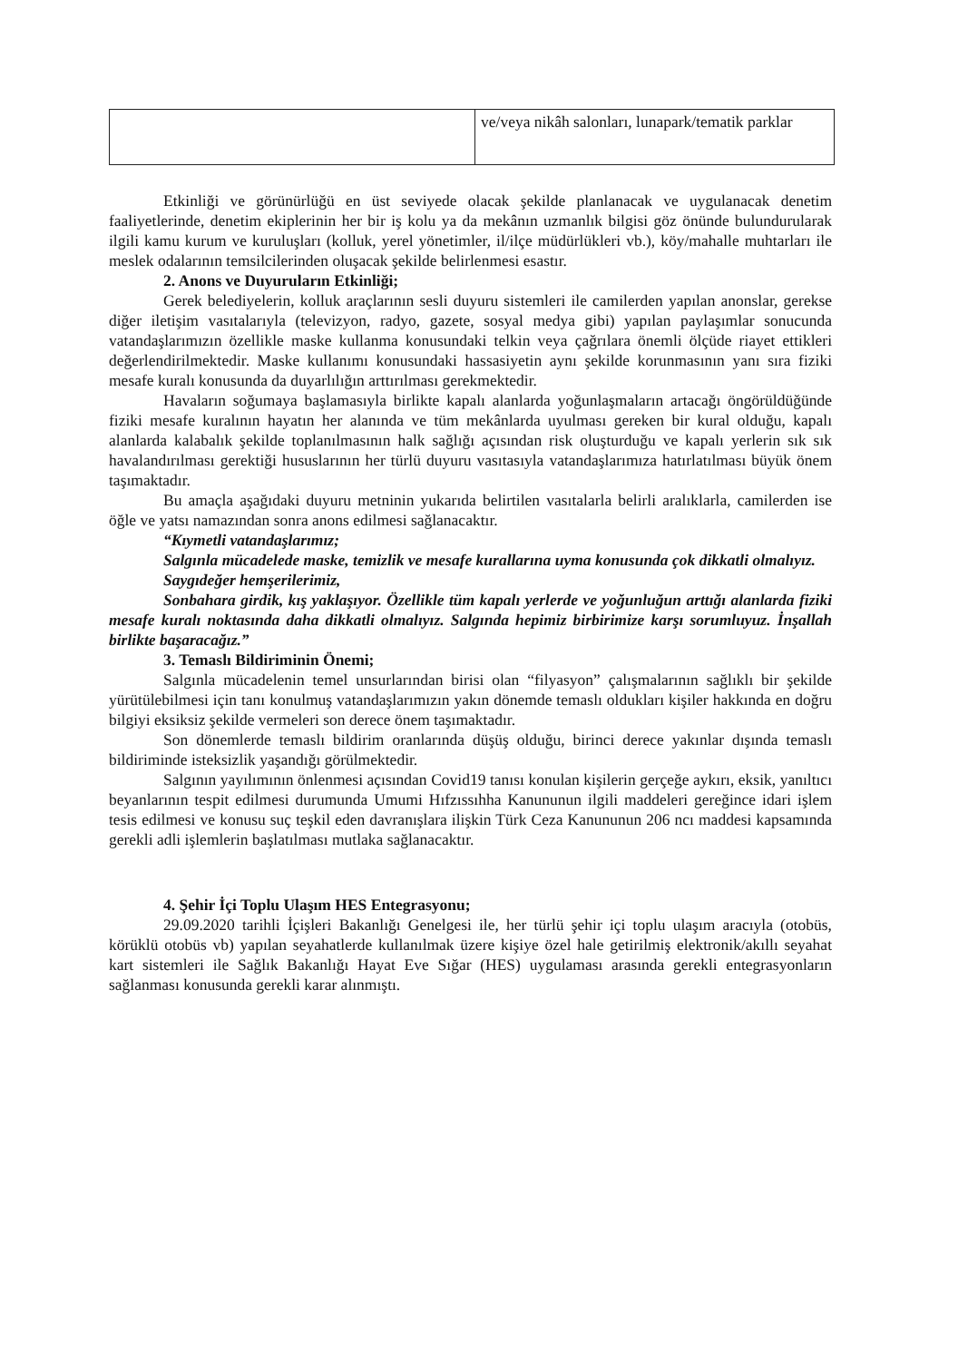| | ve/veya nikâh salonları, lunapark/tematik parklar |
Etkinliği ve görünürlüğü en üst seviyede olacak şekilde planlanacak ve uygulanacak denetim faaliyetlerinde, denetim ekiplerinin her bir iş kolu ya da mekânın uzmanlık bilgisi göz önünde bulundurularak ilgili kamu kurum ve kuruluşları (kolluk, yerel yönetimler, il/ilçe müdürlükleri vb.), köy/mahalle muhtarları ile meslek odalarının temsilcilerinden oluşacak şekilde belirlenmesi esastır.
2. Anons ve Duyuruların Etkinliği;
Gerek belediyelerin, kolluk araçlarının sesli duyuru sistemleri ile camilerden yapılan anonslar, gerekse diğer iletişim vasıtalarıyla (televizyon, radyo, gazete, sosyal medya gibi) yapılan paylaşımlar sonucunda vatandaşlarımızın özellikle maske kullanma konusundaki telkin veya çağrılara önemli ölçüde riayet ettikleri değerlendirilmektedir. Maske kullanımı konusundaki hassasiyetin aynı şekilde korunmasının yanı sıra fiziki mesafe kuralı konusunda da duyarlılığın arttırılması gerekmektedir.
Havaların soğumaya başlamasıyla birlikte kapalı alanlarda yoğunlaşmaların artacağı öngörüldüğünde fiziki mesafe kuralının hayatın her alanında ve tüm mekânlarda uyulması gereken bir kural olduğu, kapalı alanlarda kalabalık şekilde toplanılmasının halk sağlığı açısından risk oluşturduğu ve kapalı yerlerin sık sık havalandırılması gerektiği hususlarının her türlü duyuru vasıtasıyla vatandaşlarımıza hatırlatılması büyük önem taşımaktadır.
Bu amaçla aşağıdaki duyuru metninin yukarıda belirtilen vasıtalarla belirli aralıklarla, camilerden ise öğle ve yatsı namazından sonra anons edilmesi sağlanacaktır.
“Kıymetli vatandaşlarımız;
Salgınla mücadelede maske, temizlik ve mesafe kurallarına uyma konusunda çok dikkatli olmalıyız.
Saygıdeğer hemşerilerimiz,
Sonbahara girdik, kış yaklaşıyor. Özellikle tüm kapalı yerlerde ve yoğunluğun arttığı alanlarda fiziki mesafe kuralı noktasında daha dikkatli olmalıyız. Salgında hepimiz birbirimize karşı sorumluyuz. İnşallah birlikte başaracağız.”
3. Temaslı Bildiriminin Önemi;
Salgınla mücadelenin temel unsurlarından birisi olan “filyasyon” çalışmalarının sağlıklı bir şekilde yürütülebilmesi için tanı konulmuş vatandaşlarımızın yakın dönemde temaslı oldukları kişiler hakkında en doğru bilgiyi eksiksiz şekilde vermeleri son derece önem taşımaktadır.
Son dönemlerde temaslı bildirim oranlarında düşüş olduğu, birinci derece yakınlar dışında temaslı bildiriminde isteksizlik yaşandığı görülmektedir.
Salgının yayılımının önlenmesi açısından Covid19 tanısı konulan kişilerin gerçeğe aykırı, eksik, yanıltıcı beyanlarının tespit edilmesi durumunda Umumi Hıfzıssıhha Kanununun ilgili maddeleri gereğince idari işlem tesis edilmesi ve konusu suç teşkil eden davranışlara ilişkin Türk Ceza Kanununun 206 ncı maddesi kapsamında gerekli adli işlemlerin başlatılması mutlaka sağlanacaktır.
4. Şehir İçi Toplu Ulaşım HES Entegrasyonu;
29.09.2020 tarihli İçişleri Bakanlığı Genelgesi ile, her türlü şehir içi toplu ulaşım aracıyla (otobüs, körüklü otobüs vb) yapılan seyahatlerde kullanılmak üzere kişiye özel hale getirilmiş elektronik/akıllı seyahat kart sistemleri ile Sağlık Bakanlığı Hayat Eve Sığar (HES) uygulaması arasında gerekli entegrasyonların sağlanması konusunda gerekli karar alınmıştı.